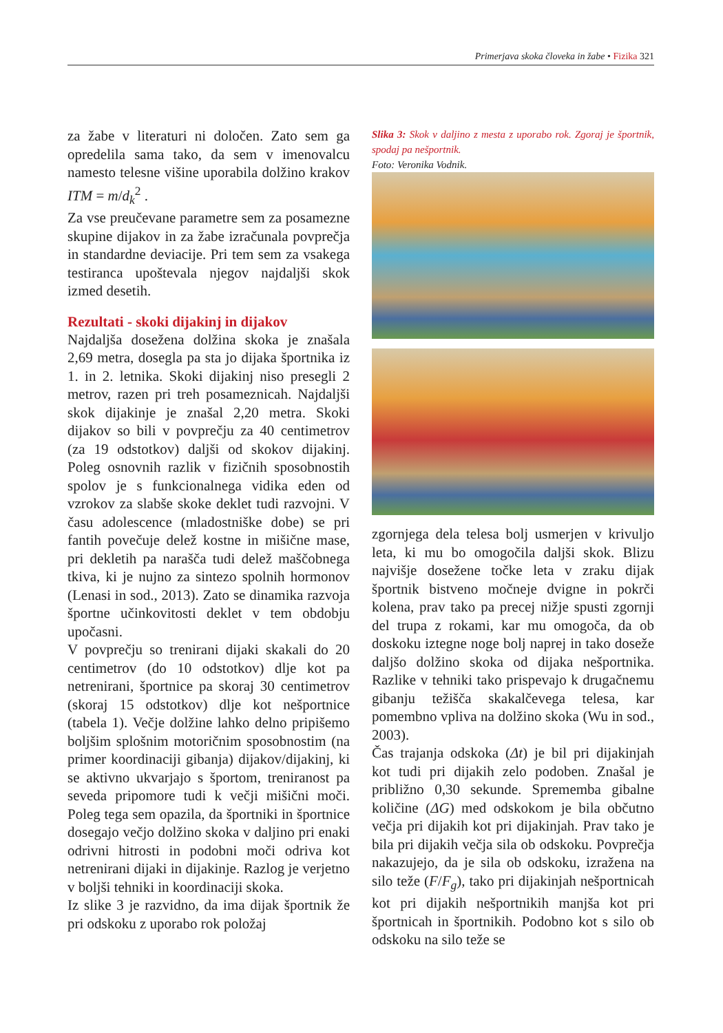Primerjava skoka človeka in žabe • Fizika 321
za žabe v literaturi ni določen. Zato sem ga opredelila sama tako, da sem v imenovalcu namesto telesne višine uporabila dolžino krakov ITM = m/d<sub>k</sub><sup>2</sup> .
Za vse preučevane parametre sem za posamezne skupine dijakov in za žabe izračunala povprečja in standardne deviacije. Pri tem sem za vsakega testiranca upoštevala njegov najdaljši skok izmed desetih.
Rezultati - skoki dijakinj in dijakov
Najdaljša dosežena dolžina skoka je znašala 2,69 metra, dosegla pa sta jo dijaka športnika iz 1. in 2. letnika. Skoki dijakinj niso presegli 2 metrov, razen pri treh posameznicah. Najdaljši skok dijakinje je znašal 2,20 metra. Skoki dijakov so bili v povprečju za 40 centimetrov (za 19 odstotkov) daljši od skokov dijakinj. Poleg osnovnih razlik v fizičnih sposobnostih spolov je s funkcionalnega vidika eden od vzrokov za slabše skoke deklet tudi razvojni. V času adolescence (mladostniške dobe) se pri fantih povečuje delež kostne in mišične mase, pri dekletih pa narašča tudi delež maščobnega tkiva, ki je nujno za sintezo spolnih hormonov (Lenasi in sod., 2013). Zato se dinamika razvoja športne učinkovitosti deklet v tem obdobju upočasni.
V povprečju so trenirani dijaki skakali do 20 centimetrov (do 10 odstotkov) dlje kot pa netrenirani, športnice pa skoraj 30 centimetrov (skoraj 15 odstotkov) dlje kot nešportnice (tabela 1). Večje dolžine lahko delno pripišemo boljšim splošnim motoričnim sposobnostim (na primer koordinaciji gibanja) dijakov/dijakinj, ki se aktivno ukvarjajo s športom, treniranost pa seveda pripomore tudi k večji mišični moči. Poleg tega sem opazila, da športniki in športnice dosegajo večjo dolžino skoka v daljino pri enaki odrivni hitrosti in podobni moči odriva kot netrenirani dijaki in dijakinje. Razlog je verjetno v boljši tehniki in koordinaciji skoka.
Iz slike 3 je razvidno, da ima dijak športnik že pri odskoku z uporabo rok položaj
Slika 3: Skok v daljino z mesta z uporabo rok. Zgoraj je športnik, spodaj pa nešportnik.
Foto: Veronika Vodnik.
zgornjega dela telesa bolj usmerjen v krivuljo leta, ki mu bo omogočila daljši skok. Blizu najvišje dosežene točke leta v zraku dijak športnik bistveno močneje dvigne in pokrči kolena, prav tako pa precej nižje spusti zgornji del trupa z rokami, kar mu omogoča, da ob doskoku iztegne noge bolj naprej in tako doseže daljšo dolžino skoka od dijaka nešportnika. Razlike v tehniki tako prispevajo k drugačnemu gibanju težišča skakalčevega telesa, kar pomembno vpliva na dolžino skoka (Wu in sod., 2003).
Čas trajanja odskoka (Δt) je bil pri dijakinjah kot tudi pri dijakih zelo podoben. Znašal je približno 0,30 sekunde. Sprememba gibalne količine (ΔG) med odskokom je bila občutno večja pri dijakih kot pri dijakinjah. Prav tako je bila pri dijakih večja sila ob odskoku. Povprečja nakazujejo, da je sila ob odskoku, izražena na silo teže (F/F<sub>g</sub>), tako pri dijakinjah nešportnicah kot pri dijakih nešportnikih manjša kot pri športnicah in športnikih. Podobno kot s silo ob odskoku na silo teže se